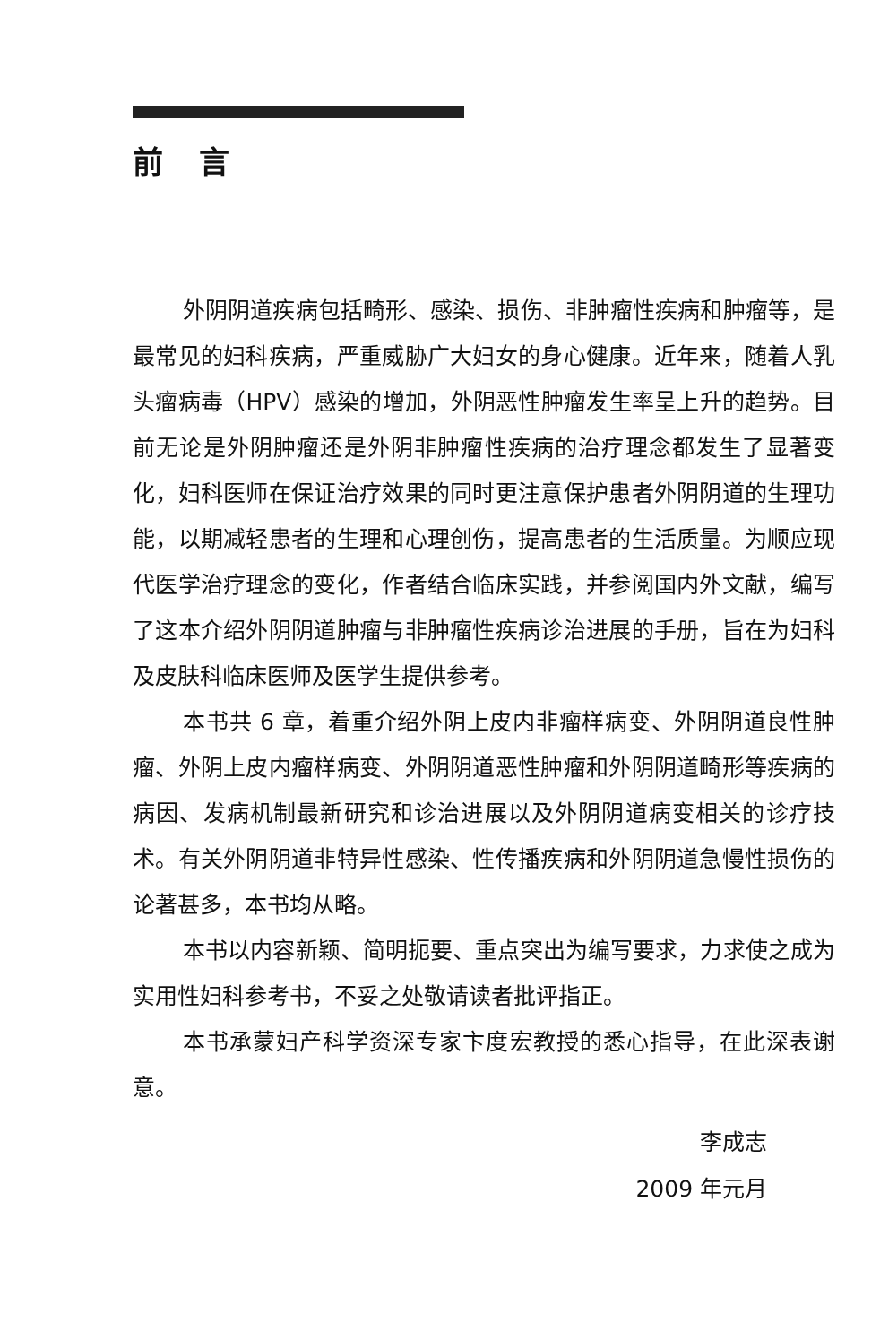前言
外阴阴道疾病包括畸形、感染、损伤、非肿瘤性疾病和肿瘤等，是最常见的妇科疾病，严重威胁广大妇女的身心健康。近年来，随着人乳头瘤病毒（HPV）感染的增加，外阴恶性肿瘤发生率呈上升的趋势。目前无论是外阴肿瘤还是外阴非肿瘤性疾病的治疗理念都发生了显著变化，妇科医师在保证治疗效果的同时更注意保护患者外阴阴道的生理功能，以期减轻患者的生理和心理创伤，提高患者的生活质量。为顺应现代医学治疗理念的变化，作者结合临床实践，并参阅国内外文献，编写了这本介绍外阴阴道肿瘤与非肿瘤性疾病诊治进展的手册，旨在为妇科及皮肤科临床医师及医学生提供参考。
本书共 6 章，着重介绍外阴上皮内非瘤样病变、外阴阴道良性肿瘤、外阴上皮内瘤样病变、外阴阴道恶性肿瘤和外阴阴道畸形等疾病的病因、发病机制最新研究和诊治进展以及外阴阴道病变相关的诊疗技术。有关外阴阴道非特异性感染、性传播疾病和外阴阴道急慢性损伤的论著甚多，本书均从略。
本书以内容新颖、简明扼要、重点突出为编写要求，力求使之成为实用性妇科参考书，不妥之处敬请读者批评指正。
本书承蒙妇产科学资深专家卞度宏教授的悉心指导，在此深表谢意。
李成志
2009 年元月